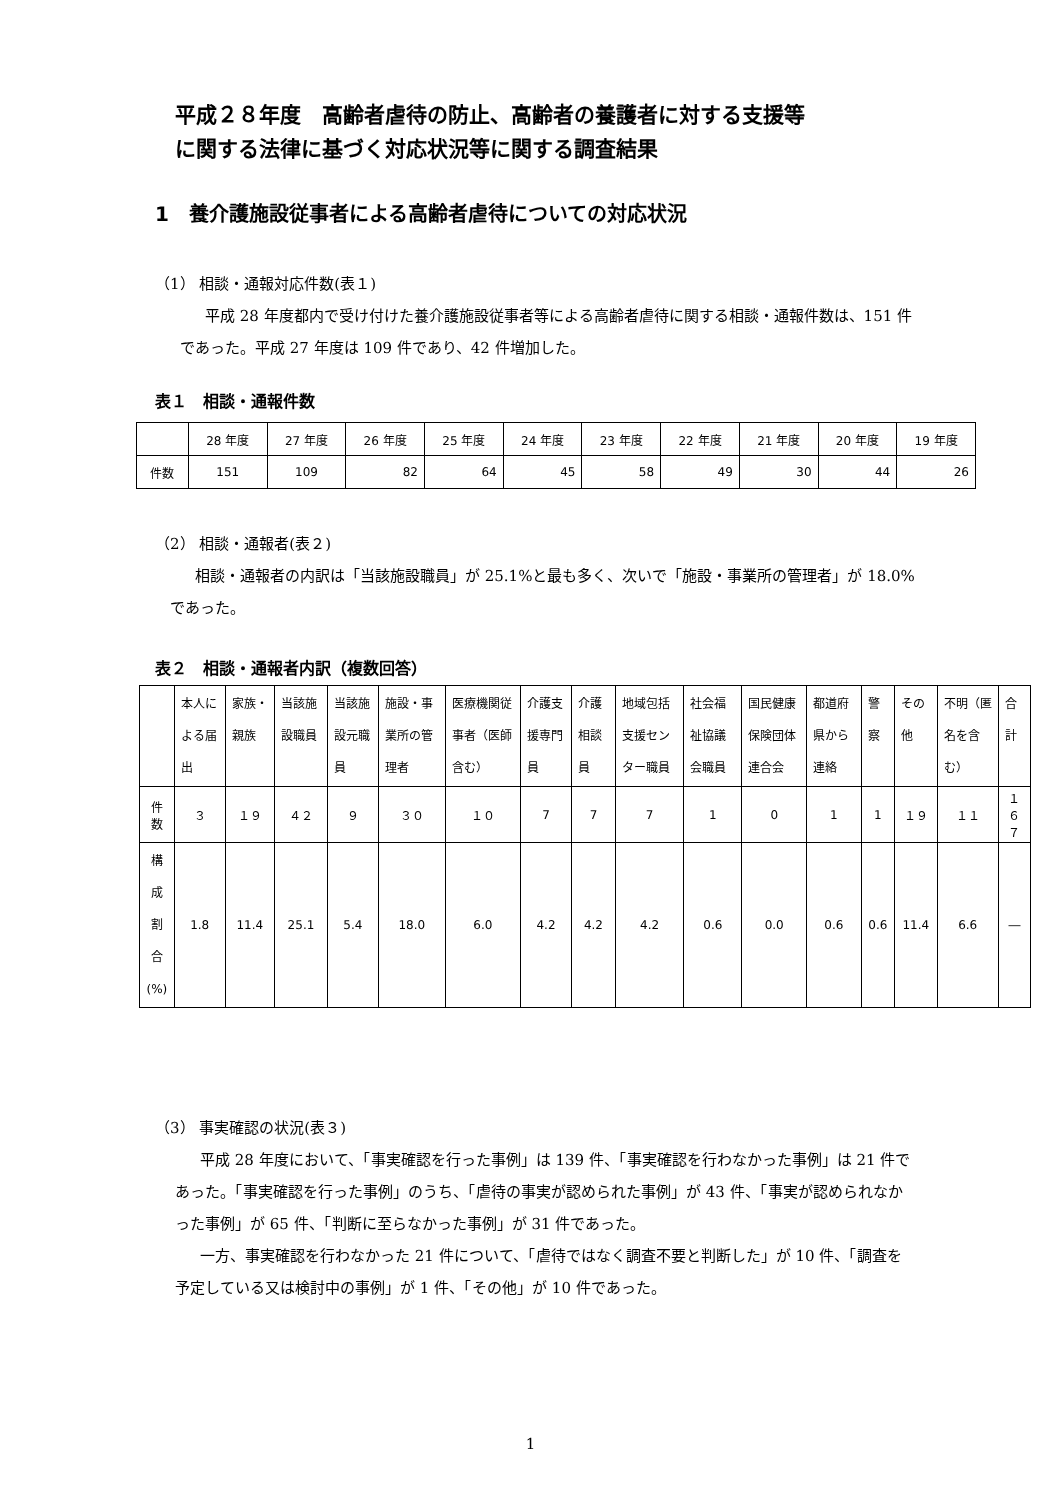平成２８年度　高齢者虐待の防止、高齢者の養護者に対する支援等
に関する法律に基づく対応状況等に関する調査結果
1　養介護施設従事者による高齢者虐待についての対応状況
（1） 相談・通報対応件数(表１)
平成 28 年度都内で受け付けた養介護施設従事者等による高齢者虐待に関する相談・通報件数は、151 件であった。平成 27 年度は 109 件であり、42 件増加した。
表１　相談・通報件数
| | 28 年度 | 27 年度 | 26 年度 | 25 年度 | 24 年度 | 23 年度 | 22 年度 | 21 年度 | 20 年度 | 19 年度 |
| --- | --- | --- | --- | --- | --- | --- | --- | --- | --- | --- |
| 件数 | 151 | 109 | 82 | 64 | 45 | 58 | 49 | 30 | 44 | 26 |
（2） 相談・通報者(表２)
相談・通報者の内訳は「当該施設職員」が 25.1%と最も多く、次いで「施設・事業所の管理者」が 18.0%であった。
表２　相談・通報者内訳（複数回答）
| | 本人による届出 | 家族・親族 | 当該施設職員 | 当該施設元職員 | 施設・事業所の管理者 | 医療機関従事者（医師含む） | 介護支援専門員 | 介護相談員 | 地域包括支援センター職員 | 社会福祉協議会職員 | 国民健康保険団体連合会 | 都道府県から連絡 | 警察 | その他 | 不明（匿名を含む） | 合計 |
| --- | --- | --- | --- | --- | --- | --- | --- | --- | --- | --- | --- | --- | --- | --- | --- | --- |
| 件数 | ３ | １９ | ４２ | ９ | ３０ | １０ | 7 | 7 | 7 | 1 | 0 | 1 | 1 | １９ | １１ | １６７ |
| 構成 割合 (%) | 1.8 | 11.4 | 25.1 | 5.4 | 18.0 | 6.0 | 4.2 | 4.2 | 4.2 | 0.6 | 0.0 | 0.6 | 0.6 | 11.4 | 6.6 | ― |
（3） 事実確認の状況(表３)
平成 28 年度において、「事実確認を行った事例」は 139 件、「事実確認を行わなかった事例」は 21 件であった。「事実確認を行った事例」のうち、「虐待の事実が認められた事例」が 43 件、「事実が認められなかった事例」が 65 件、「判断に至らなかった事例」が 31 件であった。
一方、事実確認を行わなかった 21 件について、「虐待ではなく調査不要と判断した」が 10 件、「調査を予定している又は検討中の事例」が 1 件、「その他」が 10 件であった。
1